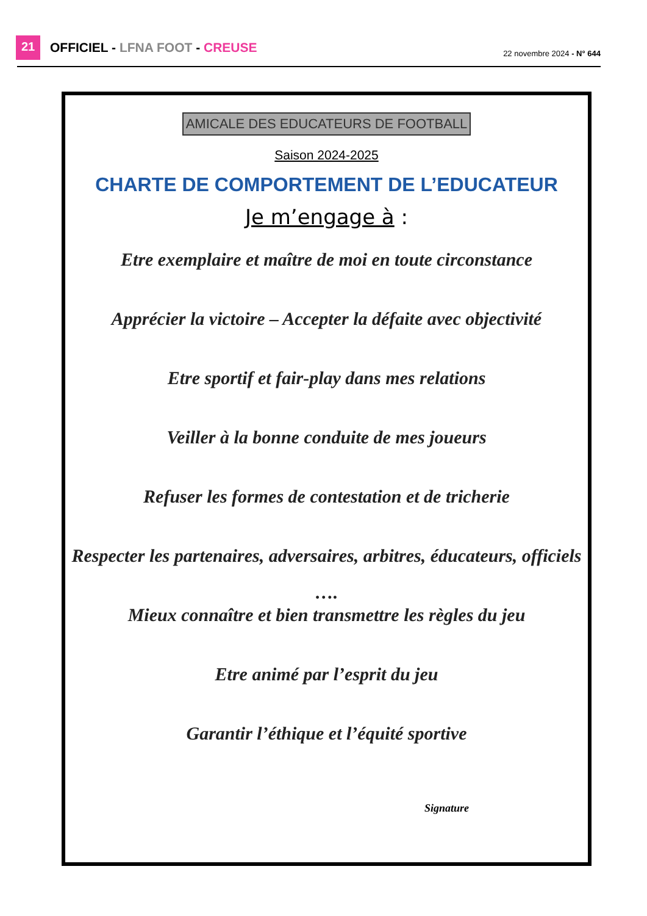21 OFFICIEL - LFNA FOOT - CREUSE 22 novembre 2024 - N° 644
AMICALE DES EDUCATEURS DE FOOTBALL
Saison 2024-2025
CHARTE DE COMPORTEMENT DE L’EDUCATEUR
Je m’engage à :
Etre exemplaire et maître de moi en toute circonstance
Apprécier la victoire – Accepter la défaite avec objectivité
Etre sportif et fair-play dans mes relations
Veiller à la bonne conduite de mes joueurs
Refuser les formes de contestation et de tricherie
Respecter les partenaires, adversaires, arbitres, éducateurs, officiels ….
Mieux connaître et bien transmettre les règles du jeu
Etre animé par l’esprit du jeu
Garantir l’éthique et l’équité sportive
Signature